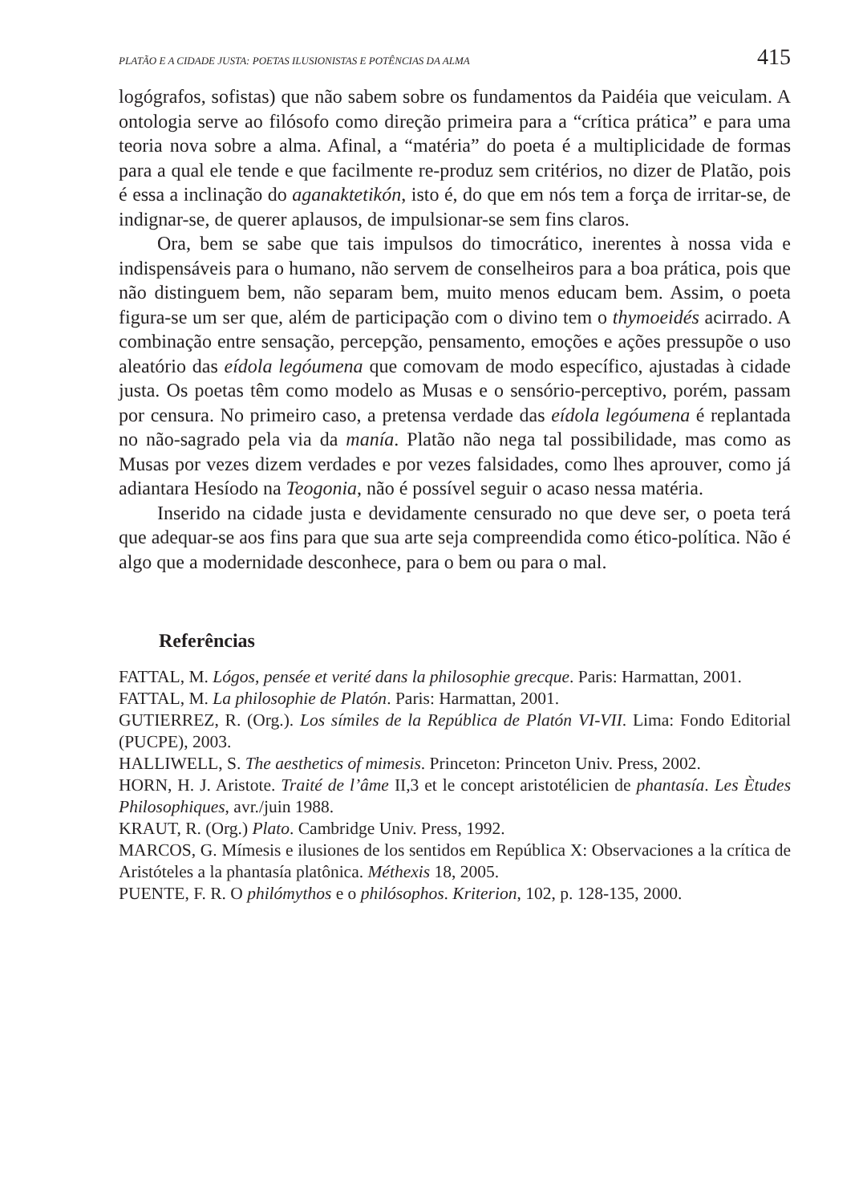PLATÃO E A CIDADE JUSTA: POETAS ILUSIONISTAS E POTÊNCIAS DA ALMA 415
logógrafos, sofistas) que não sabem sobre os fundamentos da Paidéia que veiculam. A ontologia serve ao filósofo como direção primeira para a “crítica prática” e para uma teoria nova sobre a alma. Afinal, a “matéria” do poeta é a multiplicidade de formas para a qual ele tende e que facilmente re-produz sem critérios, no dizer de Platão, pois é essa a inclinação do aganaktetikón, isto é, do que em nós tem a força de irritar-se, de indignar-se, de querer aplausos, de impulsionar-se sem fins claros.
Ora, bem se sabe que tais impulsos do timocrático, inerentes à nossa vida e indispensáveis para o humano, não servem de conselheiros para a boa prática, pois que não distinguem bem, não separam bem, muito menos educam bem. Assim, o poeta figura-se um ser que, além de participação com o divino tem o thymoeidés acirrado. A combinação entre sensação, percepção, pensamento, emoções e ações pressupõe o uso aleatório das eídola legóumena que comovam de modo específico, ajustadas à cidade justa. Os poetas têm como modelo as Musas e o sensório-perceptivo, porém, passam por censura. No primeiro caso, a pretensa verdade das eídola legóumena é replantada no não-sagrado pela via da manía. Platão não nega tal possibilidade, mas como as Musas por vezes dizem verdades e por vezes falsidades, como lhes aprouver, como já adiantara Hesíodo na Teogonia, não é possível seguir o acaso nessa matéria.
Inserido na cidade justa e devidamente censurado no que deve ser, o poeta terá que adequar-se aos fins para que sua arte seja compreendida como ético-política. Não é algo que a modernidade desconhece, para o bem ou para o mal.
Referências
FATTAL, M. Lógos, pensée et verité dans la philosophie grecque. Paris: Harmattan, 2001.
FATTAL, M. La philosophie de Platón. Paris: Harmattan, 2001.
GUTIERREZ, R. (Org.). Los símiles de la República de Platón VI-VII. Lima: Fondo Editorial (PUCPE), 2003.
HALLIWELL, S. The aesthetics of mimesis. Princeton: Princeton Univ. Press, 2002.
HORN, H. J. Aristote. Traité de l’âme II,3 et le concept aristotélicien de phantasía. Les Ètudes Philosophiques, avr./juin 1988.
KRAUT, R. (Org.) Plato. Cambridge Univ. Press, 1992.
MARCOS, G. Mímesis e ilusiones de los sentidos em República X: Observaciones a la crítica de Aristóteles a la phantasía platônica. Méthexis 18, 2005.
PUENTE, F. R. O philómythos e o philósophos. Kriterion, 102, p. 128-135, 2000.